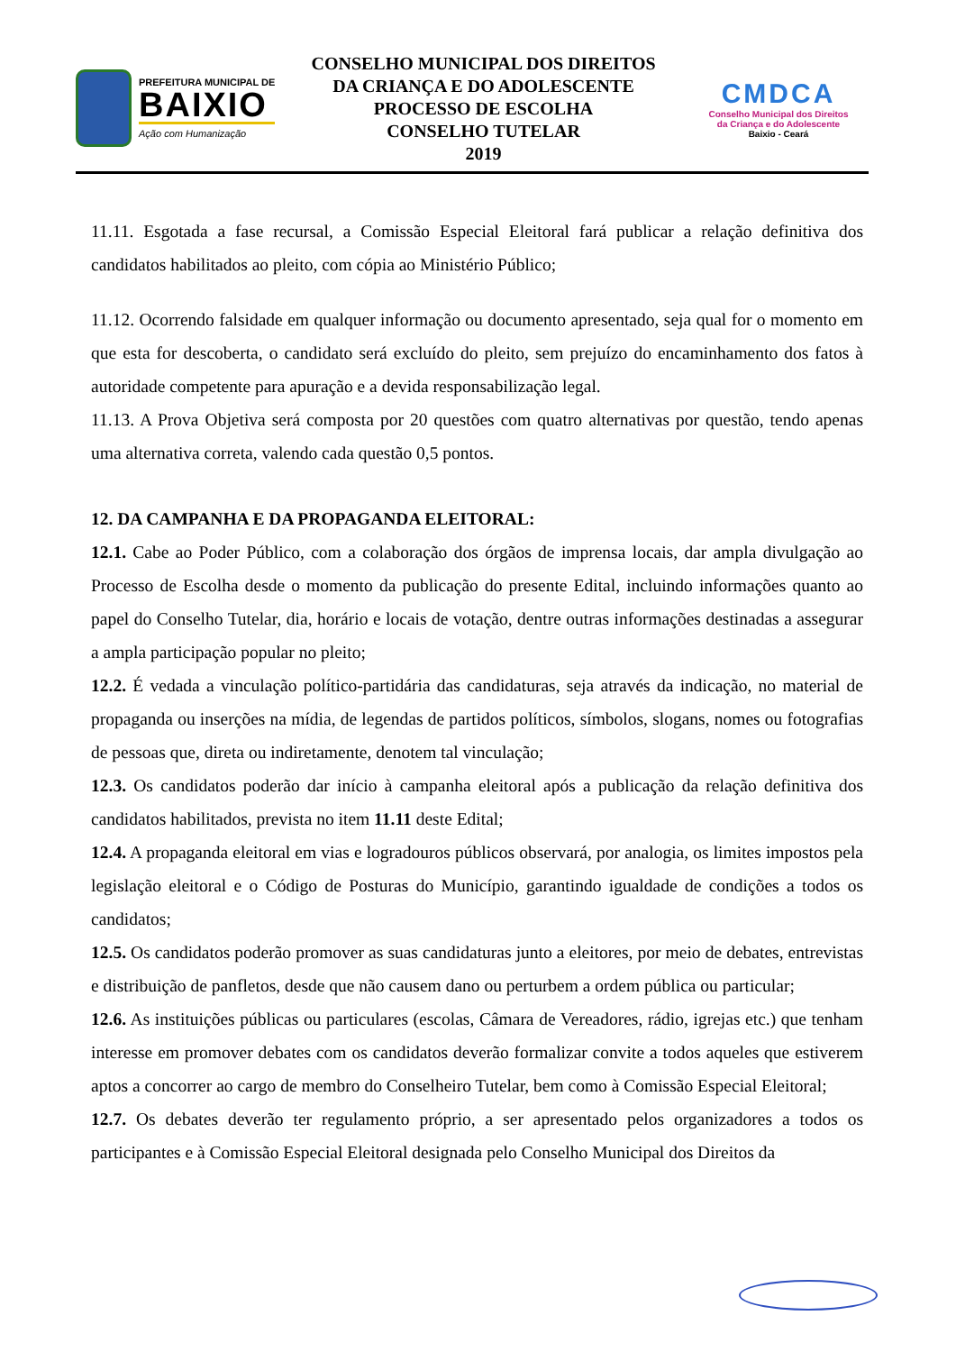PREFEITURA MUNICIPAL DE
BAIXIO
Ação com Humanização
CONSELHO MUNICIPAL DOS DIREITOS
DA CRIANÇA E DO ADOLESCENTE
PROCESSO DE ESCOLHA
CONSELHO TUTELAR
2019
CMDCA
Conselho Municipal dos Direitos
da Criança e do Adolescente
Baixio - Ceará
11.11. Esgotada a fase recursal, a Comissão Especial Eleitoral fará publicar a relação definitiva dos candidatos habilitados ao pleito, com cópia ao Ministério Público;
11.12. Ocorrendo falsidade em qualquer informação ou documento apresentado, seja qual for o momento em que esta for descoberta, o candidato será excluído do pleito, sem prejuízo do encaminhamento dos fatos à autoridade competente para apuração e a devida responsabilização legal.
11.13. A Prova Objetiva será composta por 20 questões com quatro alternativas por questão, tendo apenas uma alternativa correta, valendo cada questão 0,5 pontos.
12. DA CAMPANHA E DA PROPAGANDA ELEITORAL:
12.1. Cabe ao Poder Público, com a colaboração dos órgãos de imprensa locais, dar ampla divulgação ao Processo de Escolha desde o momento da publicação do presente Edital, incluindo informações quanto ao papel do Conselho Tutelar, dia, horário e locais de votação, dentre outras informações destinadas a assegurar a ampla participação popular no pleito;
12.2. É vedada a vinculação político-partidária das candidaturas, seja através da indicação, no material de propaganda ou inserções na mídia, de legendas de partidos políticos, símbolos, slogans, nomes ou fotografias de pessoas que, direta ou indiretamente, denotem tal vinculação;
12.3. Os candidatos poderão dar início à campanha eleitoral após a publicação da relação definitiva dos candidatos habilitados, prevista no item 11.11 deste Edital;
12.4. A propaganda eleitoral em vias e logradouros públicos observará, por analogia, os limites impostos pela legislação eleitoral e o Código de Posturas do Município, garantindo igualdade de condições a todos os candidatos;
12.5. Os candidatos poderão promover as suas candidaturas junto a eleitores, por meio de debates, entrevistas e distribuição de panfletos, desde que não causem dano ou perturbem a ordem pública ou particular;
12.6. As instituições públicas ou particulares (escolas, Câmara de Vereadores, rádio, igrejas etc.) que tenham interesse em promover debates com os candidatos deverão formalizar convite a todos aqueles que estiverem aptos a concorrer ao cargo de membro do Conselheiro Tutelar, bem como à Comissão Especial Eleitoral;
12.7. Os debates deverão ter regulamento próprio, a ser apresentado pelos organizadores a todos os participantes e à Comissão Especial Eleitoral designada pelo Conselho Municipal dos Direitos da